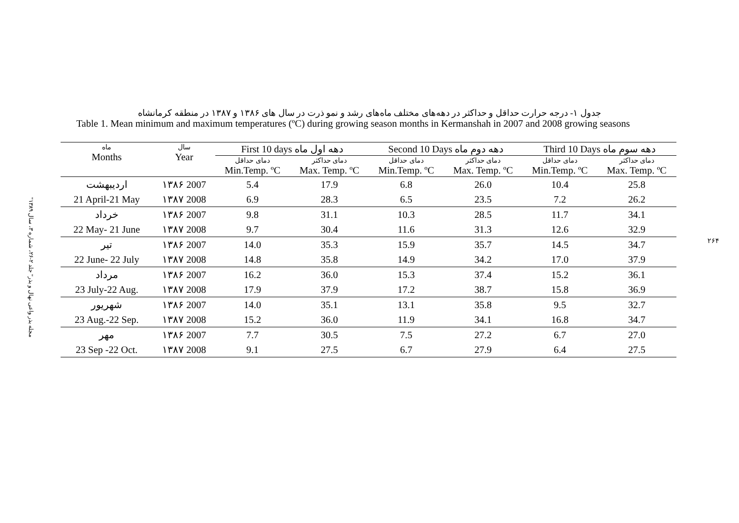"مجله بذر واعی نهال و بذر" جلد ۲-۲۶، شماره ۳، سال ۱۳۸۹
۲۶۴
جدول ۱- درجه حرارت حداقل و حداکثر در دهه‌های مختلف ماه‌های رشد و نمو ذرت در سال های ۱۳۸۶ و ۱۳۸۷ در منطقه کرمانشاه
Table 1. Mean minimum and maximum temperatures (ºC) during growing season months in Kermanshah in 2007 and 2008 growing seasons
| ماه Months | سال Year | First 10 days دهه اول ماه | | Second 10 Days دهه دوم ماه | | Third 10 Days دهه سوم ماه | |
| --- | --- | --- | --- | --- | --- | --- | --- |
| | | دمای حداقل Min.Temp. ºC | دمای حداکثر Max. Temp. ºC | دمای حداقل Min.Temp. ºC | دمای حداکثر Max. Temp. ºC | دمای حداقل Min.Temp. ºC | دمای حداکثر Max. Temp. ºC |
| اردیبهشت | ۱۳۸۶ 2007 | 5.4 | 17.9 | 6.8 | 26.0 | 10.4 | 25.8 |
| 21 April-21 May | ۱۳۸۷ 2008 | 6.9 | 28.3 | 6.5 | 23.5 | 7.2 | 26.2 |
| خرداد | ۱۳۸۶ 2007 | 9.8 | 31.1 | 10.3 | 28.5 | 11.7 | 34.1 |
| 22 May- 21 June | ۱۳۸۷ 2008 | 9.7 | 30.4 | 11.6 | 31.3 | 12.6 | 32.9 |
| تیر | ۱۳۸۶ 2007 | 14.0 | 35.3 | 15.9 | 35.7 | 14.5 | 34.7 |
| 22 June- 22 July | ۱۳۸۷ 2008 | 14.8 | 35.8 | 14.9 | 34.2 | 17.0 | 37.9 |
| مرداد | ۱۳۸۶ 2007 | 16.2 | 36.0 | 15.3 | 37.4 | 15.2 | 36.1 |
| 23 July-22 Aug. | ۱۳۸۷ 2008 | 17.9 | 37.9 | 17.2 | 38.7 | 15.8 | 36.9 |
| شهریور | ۱۳۸۶ 2007 | 14.0 | 35.1 | 13.1 | 35.8 | 9.5 | 32.7 |
| 23 Aug.-22 Sep. | ۱۳۸۷ 2008 | 15.2 | 36.0 | 11.9 | 34.1 | 16.8 | 34.7 |
| مهر | ۱۳۸۶ 2007 | 7.7 | 30.5 | 7.5 | 27.2 | 6.7 | 27.0 |
| 23 Sep -22 Oct. | ۱۳۸۷ 2008 | 9.1 | 27.5 | 6.7 | 27.9 | 6.4 | 27.5 |